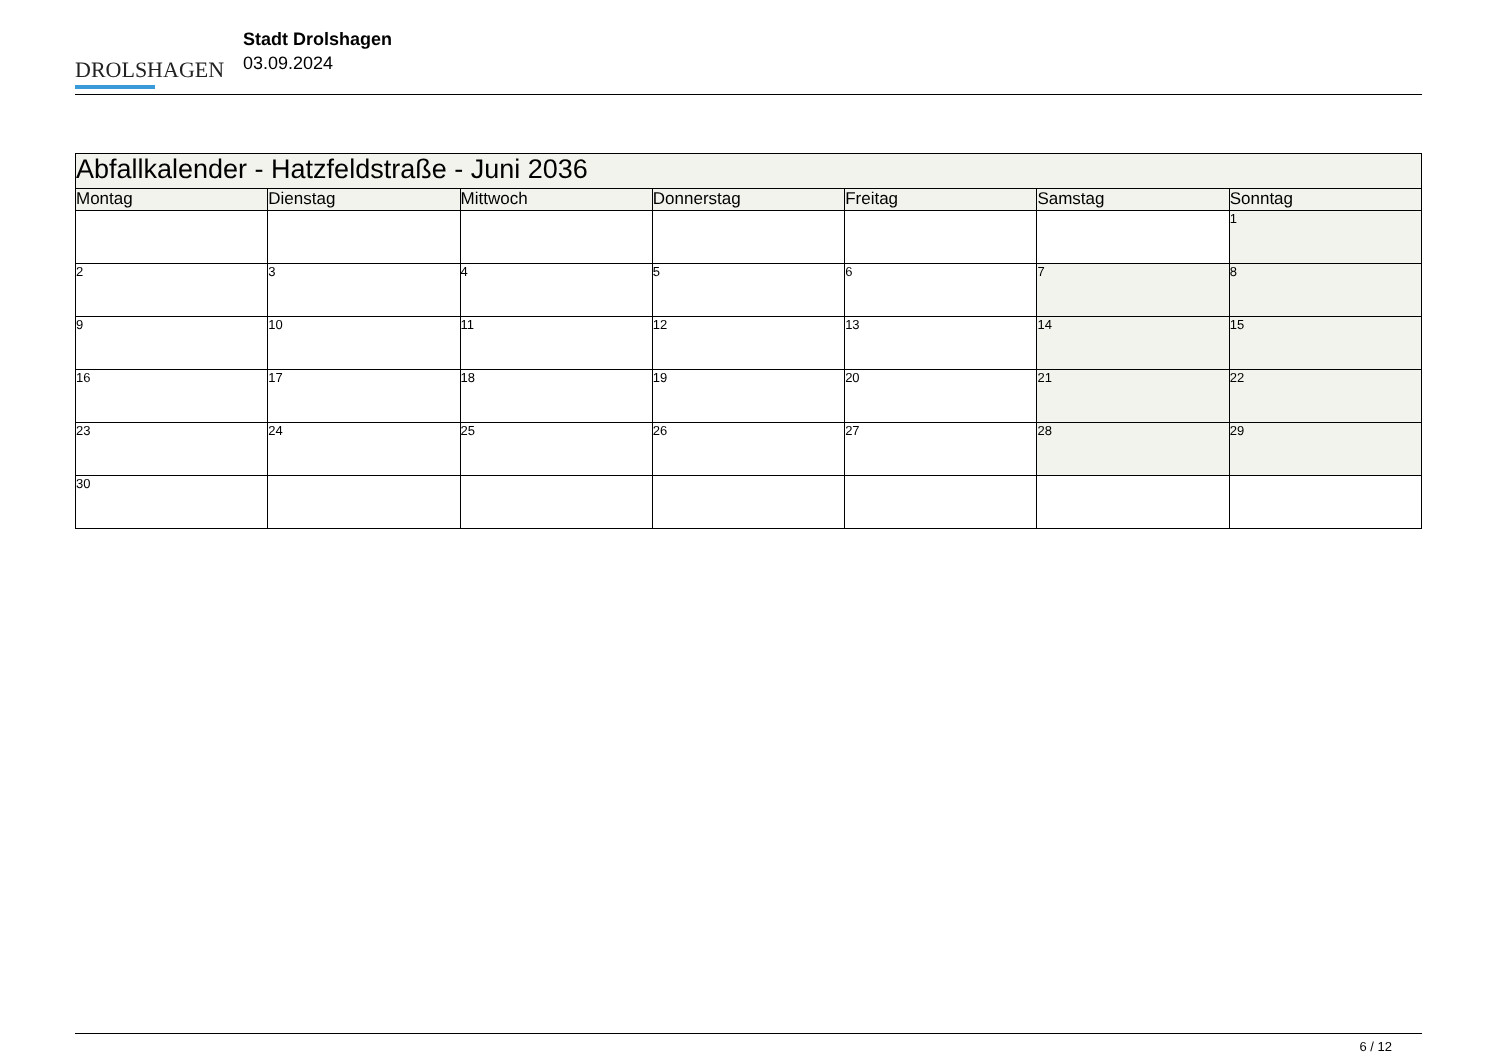DROLSHAGEN
Stadt Drolshagen
03.09.2024
| Abfallkalender - Hatzfeldstraße - Juni 2036 | | | | | | |
| --- | --- | --- | --- | --- | --- | --- |
| Montag | Dienstag | Mittwoch | Donnerstag | Freitag | Samstag | Sonntag |
| | | | | | | 1 |
| 2 | 3 | 4 | 5 | 6 | 7 | 8 |
| 9 | 10 | 11 | 12 | 13 | 14 | 15 |
| 16 | 17 | 18 | 19 | 20 | 21 | 22 |
| 23 | 24 | 25 | 26 | 27 | 28 | 29 |
| 30 | | | | | | |
6 / 12